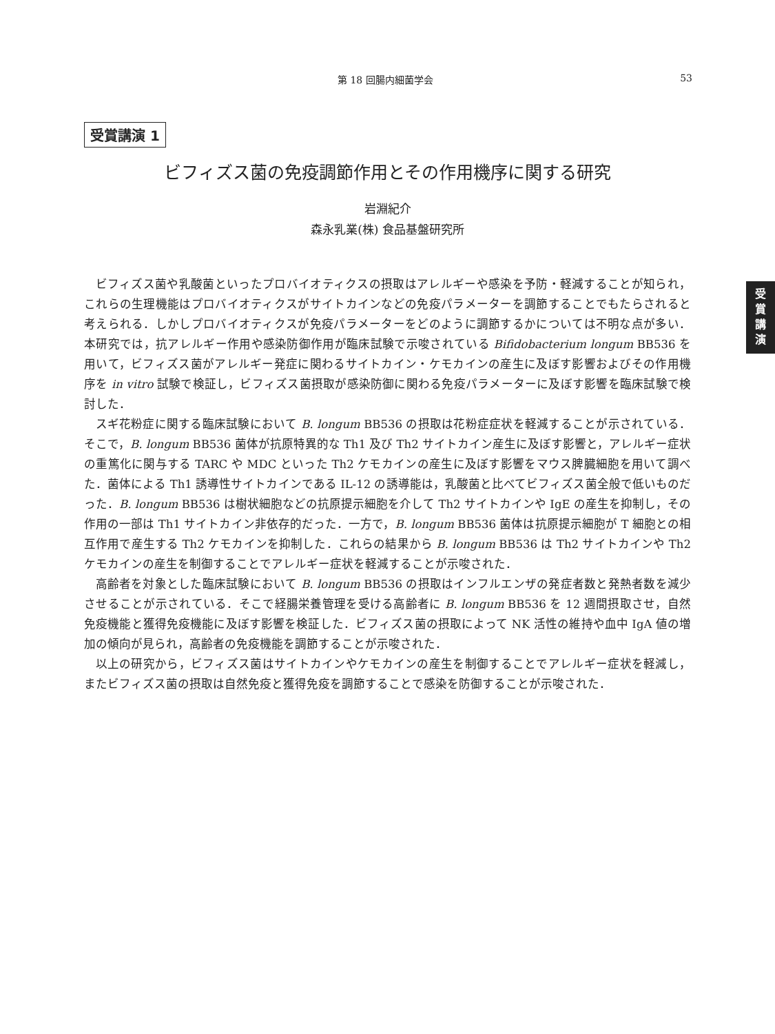第 18 回腸内細菌学会 53
受賞講演 1
ビフィズス菌の免疫調節作用とその作用機序に関する研究
岩淵紀介
森永乳業(株) 食品基盤研究所
ビフィズス菌や乳酸菌といったプロバイオティクスの摂取はアレルギーや感染を予防・軽減することが知られ，これらの生理機能はプロバイオティクスがサイトカインなどの免疫パラメーターを調節することでもたらされると考えられる．しかしプロバイオティクスが免疫パラメーターをどのように調節するかについては不明な点が多い．本研究では，抗アレルギー作用や感染防御作用が臨床試験で示唆されている Bifidobacterium longum BB536 を用いて，ビフィズス菌がアレルギー発症に関わるサイトカイン・ケモカインの産生に及ぼす影響およびその作用機序を in vitro 試験で検証し，ビフィズス菌摂取が感染防御に関わる免疫パラメーターに及ぼす影響を臨床試験で検討した．
スギ花粉症に関する臨床試験において B. longum BB536 の摂取は花粉症症状を軽減することが示されている．そこで，B. longum BB536 菌体が抗原特異的な Th1 及び Th2 サイトカイン産生に及ぼす影響と，アレルギー症状の重篤化に関与する TARC や MDC といった Th2 ケモカインの産生に及ぼす影響をマウス脾臓細胞を用いて調べた．菌体による Th1 誘導性サイトカインである IL-12 の誘導能は，乳酸菌と比べてビフィズス菌全般で低いものだった．B. longum BB536 は樹状細胞などの抗原提示細胞を介して Th2 サイトカインや IgE の産生を抑制し，その作用の一部は Th1 サイトカイン非依存的だった．一方で，B. longum BB536 菌体は抗原提示細胞が T 細胞との相互作用で産生する Th2 ケモカインを抑制した．これらの結果から B. longum BB536 は Th2 サイトカインや Th2 ケモカインの産生を制御することでアレルギー症状を軽減することが示唆された．
高齢者を対象とした臨床試験において B. longum BB536 の摂取はインフルエンザの発症者数と発熱者数を減少させることが示されている．そこで経腸栄養管理を受ける高齢者に B. longum BB536 を 12 週間摂取させ，自然免疫機能と獲得免疫機能に及ぼす影響を検証した．ビフィズス菌の摂取によって NK 活性の維持や血中 IgA 値の増加の傾向が見られ，高齢者の免疫機能を調節することが示唆された．
以上の研究から，ビフィズス菌はサイトカインやケモカインの産生を制御することでアレルギー症状を軽減し，またビフィズス菌の摂取は自然免疫と獲得免疫を調節することで感染を防御することが示唆された．
受
賞
講
演